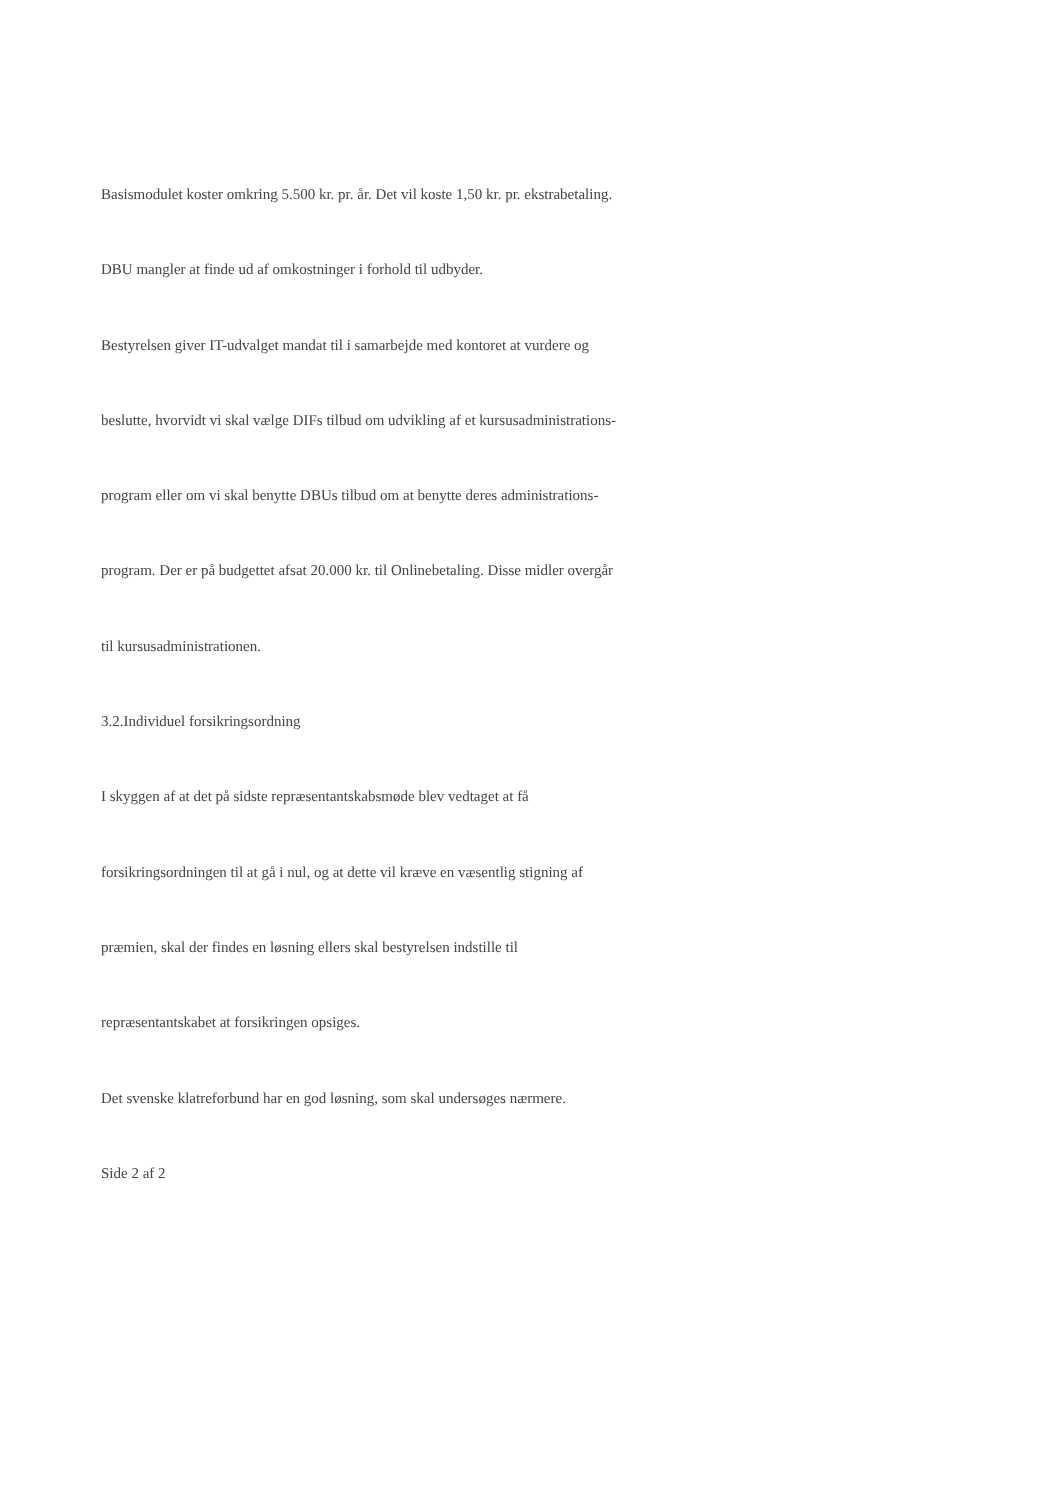Basismodulet koster omkring 5.500 kr. pr. år. Det vil koste 1,50 kr. pr. ekstrabetaling.
DBU mangler at finde ud af omkostninger i forhold til udbyder.
Bestyrelsen giver IT-udvalget mandat til i samarbejde med kontoret at vurdere og
beslutte, hvorvidt vi skal vælge DIFs tilbud om udvikling af et kursusadministrations-
program eller om vi skal benytte DBUs tilbud om at benytte deres administrations-
program. Der er på budgettet afsat 20.000 kr. til Onlinebetaling. Disse midler overgår
til kursusadministrationen.
3.2.Individuel forsikringsordning
I skyggen af at det på sidste repræsentantskabsmøde blev vedtaget at få
forsikringsordningen til at gå i nul, og at dette vil kræve en væsentlig stigning af
præmien, skal der findes en løsning ellers skal bestyrelsen indstille til
repræsentantskabet at forsikringen opsiges.
Det svenske klatreforbund har en god løsning, som skal undersøges nærmere.
Side 2 af 2